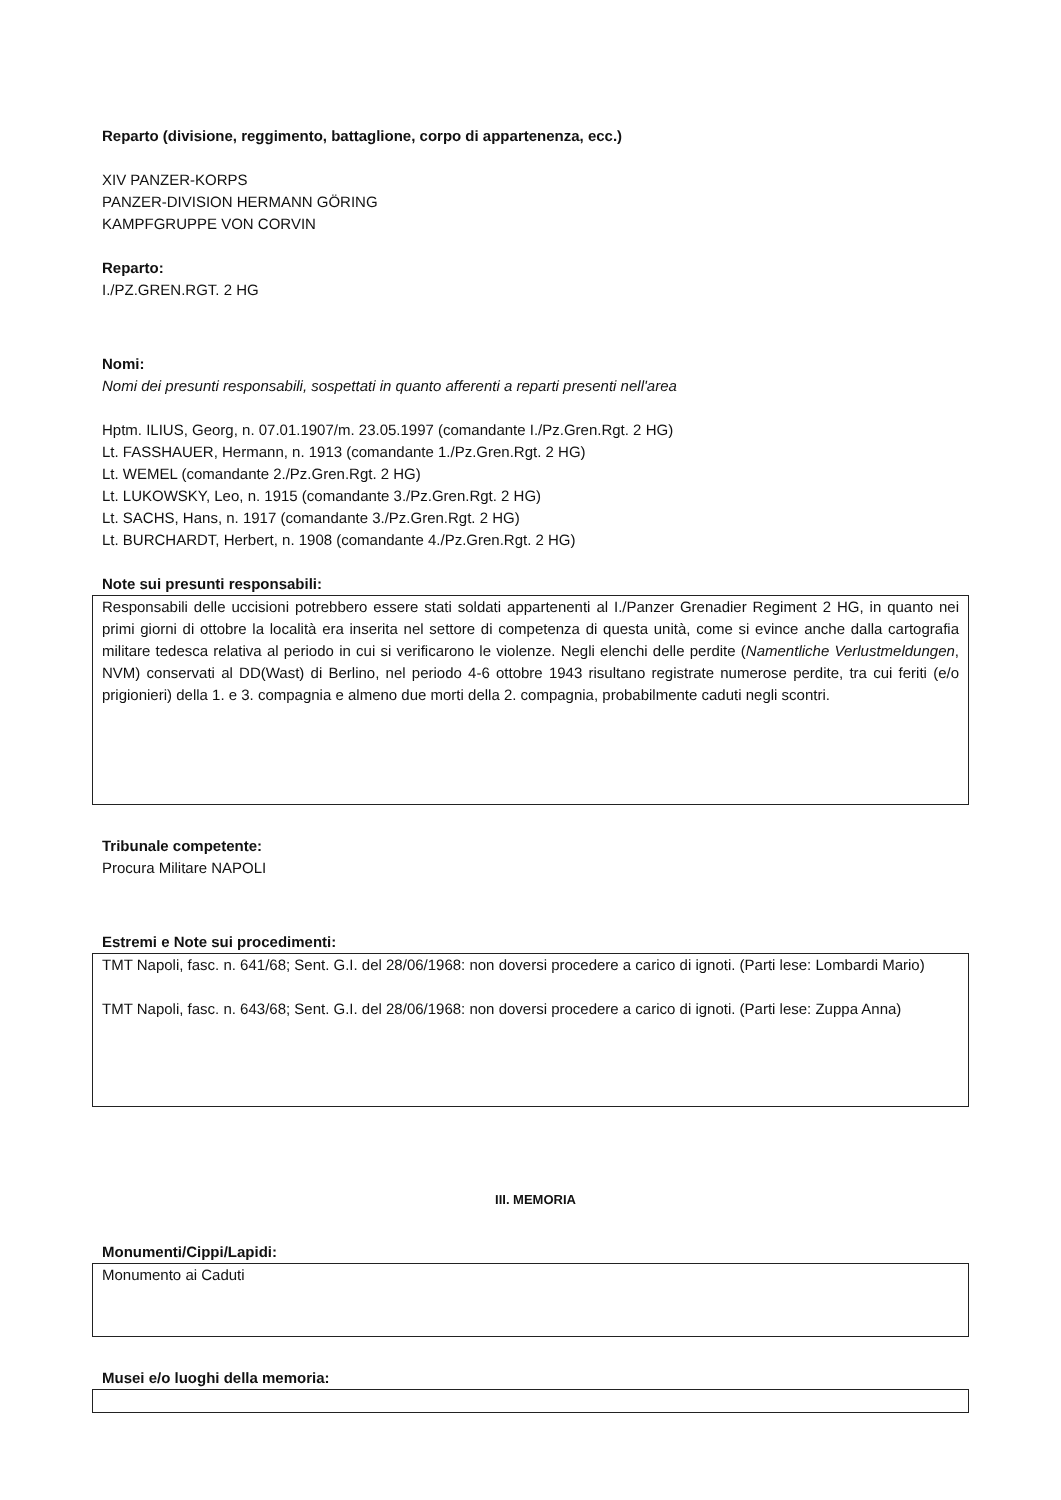Reparto (divisione, reggimento, battaglione, corpo di appartenenza, ecc.)
XIV PANZER-KORPS
PANZER-DIVISION HERMANN GÖRING
KAMPFGRUPPE VON CORVIN
Reparto:
I./PZ.GREN.RGT. 2 HG
Nomi:
Nomi dei presunti responsabili, sospettati in quanto afferenti a reparti presenti nell'area
Hptm. ILIUS, Georg, n. 07.01.1907/m. 23.05.1997 (comandante I./Pz.Gren.Rgt. 2 HG)
Lt. FASSHAUER, Hermann, n. 1913 (comandante 1./Pz.Gren.Rgt. 2 HG)
Lt. WEMEL (comandante 2./Pz.Gren.Rgt. 2 HG)
Lt. LUKOWSKY, Leo, n. 1915 (comandante 3./Pz.Gren.Rgt. 2 HG)
Lt. SACHS, Hans, n. 1917 (comandante 3./Pz.Gren.Rgt. 2 HG)
Lt. BURCHARDT, Herbert, n. 1908 (comandante 4./Pz.Gren.Rgt. 2 HG)
Note sui presunti responsabili:
Responsabili delle uccisioni potrebbero essere stati soldati appartenenti al I./Panzer Grenadier Regiment 2 HG, in quanto nei primi giorni di ottobre la località era inserita nel settore di competenza di questa unità, come si evince anche dalla cartografia militare tedesca relativa al periodo in cui si verificarono le violenze. Negli elenchi delle perdite (Namentliche Verlustmeldungen, NVM) conservati al DD(Wast) di Berlino, nel periodo 4-6 ottobre 1943 risultano registrate numerose perdite, tra cui feriti (e/o prigionieri) della 1. e 3. compagnia e almeno due morti della 2. compagnia, probabilmente caduti negli scontri.
Tribunale competente:
Procura Militare NAPOLI
Estremi e Note sui procedimenti:
TMT Napoli, fasc. n. 641/68; Sent. G.I. del 28/06/1968: non doversi procedere a carico di ignoti. (Parti lese: Lombardi Mario)
TMT Napoli, fasc. n. 643/68; Sent. G.I. del 28/06/1968: non doversi procedere a carico di ignoti. (Parti lese: Zuppa Anna)
III. MEMORIA
Monumenti/Cippi/Lapidi:
Monumento ai Caduti
Musei e/o luoghi della memoria: